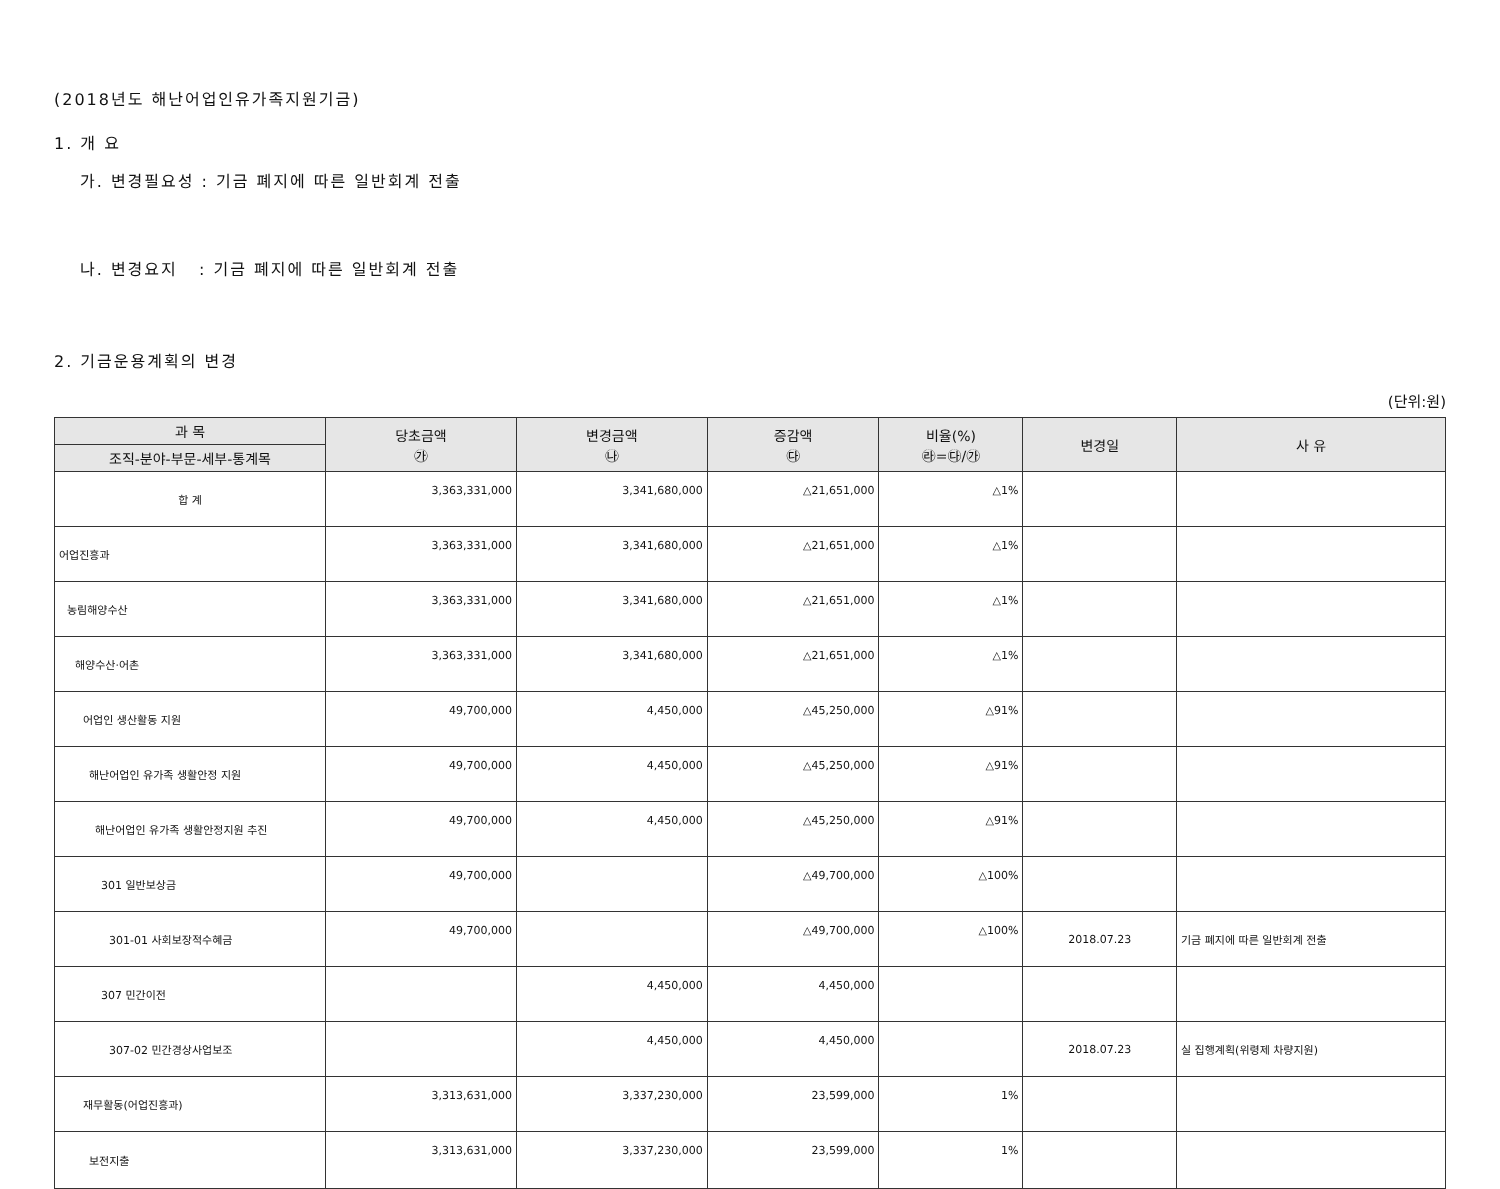(2018년도 해난어업인유가족지원기금)
1. 개 요
가. 변경필요성 : 기금 폐지에 따른 일반회계 전출
나. 변경요지 : 기금 폐지에 따른 일반회계 전출
2. 기금운용계획의 변경
(단위:원)
| 과 목 | 당초금액 ㉮ | 변경금액 ㉯ | 증감액 ㉰ | 비율(%) ㉱=㉰/㉮ | 변경일 | 사 유 |
| --- | --- | --- | --- | --- | --- | --- |
| 조직-분야-부문-세부-통계목 | | | | | | |
| 합 계 | 3,363,331,000 | 3,341,680,000 | △21,651,000 | △1% | | |
| 어업진흥과 | 3,363,331,000 | 3,341,680,000 | △21,651,000 | △1% | | |
| 농림해양수산 | 3,363,331,000 | 3,341,680,000 | △21,651,000 | △1% | | |
| 해양수산·어촌 | 3,363,331,000 | 3,341,680,000 | △21,651,000 | △1% | | |
| 어업인 생산활동 지원 | 49,700,000 | 4,450,000 | △45,250,000 | △91% | | |
| 해난어업인 유가족 생활안정 지원 | 49,700,000 | 4,450,000 | △45,250,000 | △91% | | |
| 해난어업인 유가족 생활안정지원 추진 | 49,700,000 | 4,450,000 | △45,250,000 | △91% | | |
| 301 일반보상금 | 49,700,000 | | △49,700,000 | △100% | | |
| 301-01 사회보장적수혜금 | 49,700,000 | | △49,700,000 | △100% | 2018.07.23 | 기금 폐지에 따른 일반회계 전출 |
| 307 민간이전 | | 4,450,000 | 4,450,000 | | | |
| 307-02 민간경상사업보조 | | 4,450,000 | 4,450,000 | | 2018.07.23 | 실 집행계획(위령제 차량지원) |
| 재무활동(어업진흥과) | 3,313,631,000 | 3,337,230,000 | 23,599,000 | 1% | | |
| 보전지출 | 3,313,631,000 | 3,337,230,000 | 23,599,000 | 1% | | |